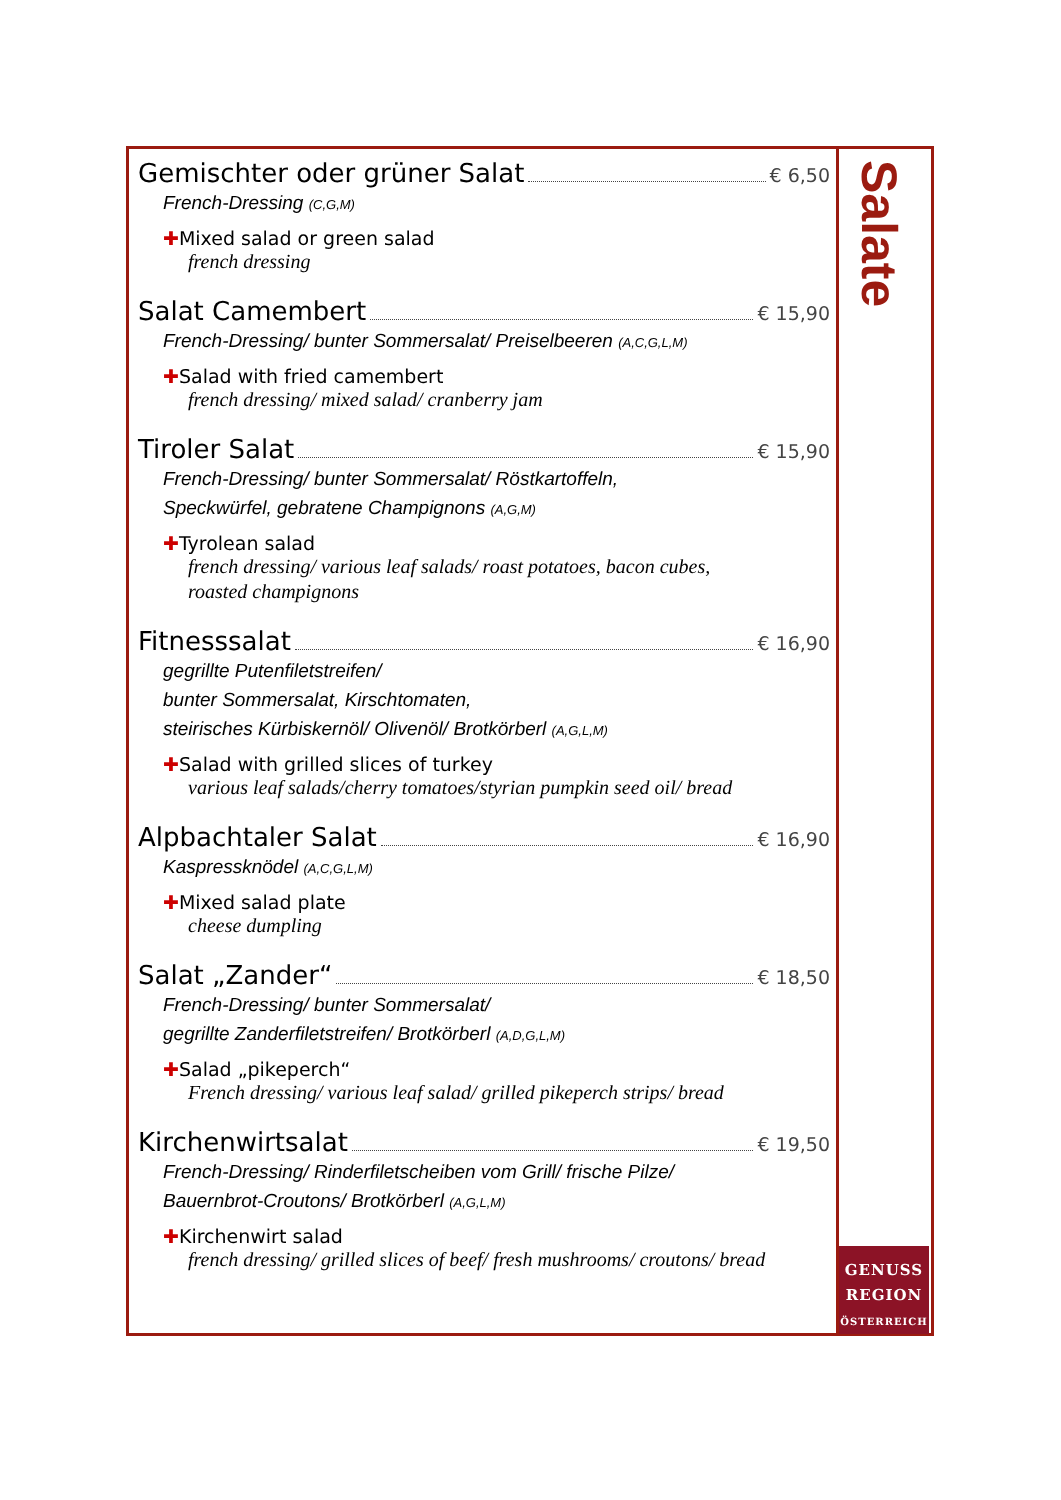Salate
GENUSS
REGION
ÖSTERREICH
Gemischter oder grüner Salat € 6,50
French-Dressing (C,G,M)
✚Mixed salad or green salad
french dressing
Salat Camembert € 15,90
French-Dressing/ bunter Sommersalat/ Preiselbeeren (A,C,G,L,M)
✚Salad with fried camembert
french dressing/ mixed salad/ cranberry jam
Tiroler Salat € 15,90
French-Dressing/ bunter Sommersalat/ Röstkartoffeln,
Speckwürfel, gebratene Champignons (A,G,M)
✚Tyrolean salad
french dressing/ various leaf salads/ roast potatoes, bacon cubes,
roasted champignons
Fitnesssalat € 16,90
gegrillte Putenfiletstreifen/
bunter Sommersalat, Kirschtomaten,
steirisches Kürbiskernöl/ Olivenöl/ Brotkörberl (A,G,L,M)
✚Salad with grilled slices of turkey
various leaf salads/cherry tomatoes/styrian pumpkin seed oil/ bread
Alpbachtaler Salat € 16,90
Kaspressknödel (A,C,G,L,M)
✚Mixed salad plate
cheese dumpling
Salat „Zander“ € 18,50
French-Dressing/ bunter Sommersalat/
gegrillte Zanderfiletstreifen/ Brotkörberl (A,D,G,L,M)
✚Salad „pikeperch“French dressing/ various leaf salad/ grilled pikeperch strips/ bread
Kirchenwirtsalat € 19,50
French-Dressing/ Rinderfiletscheiben vom Grill/ frische Pilze/
Bauernbrot-Croutons/ Brotkörberl (A,G,L,M)
✚Kirchenwirt salad
french dressing/ grilled slices of beef/ fresh mushrooms/ croutons/ bread